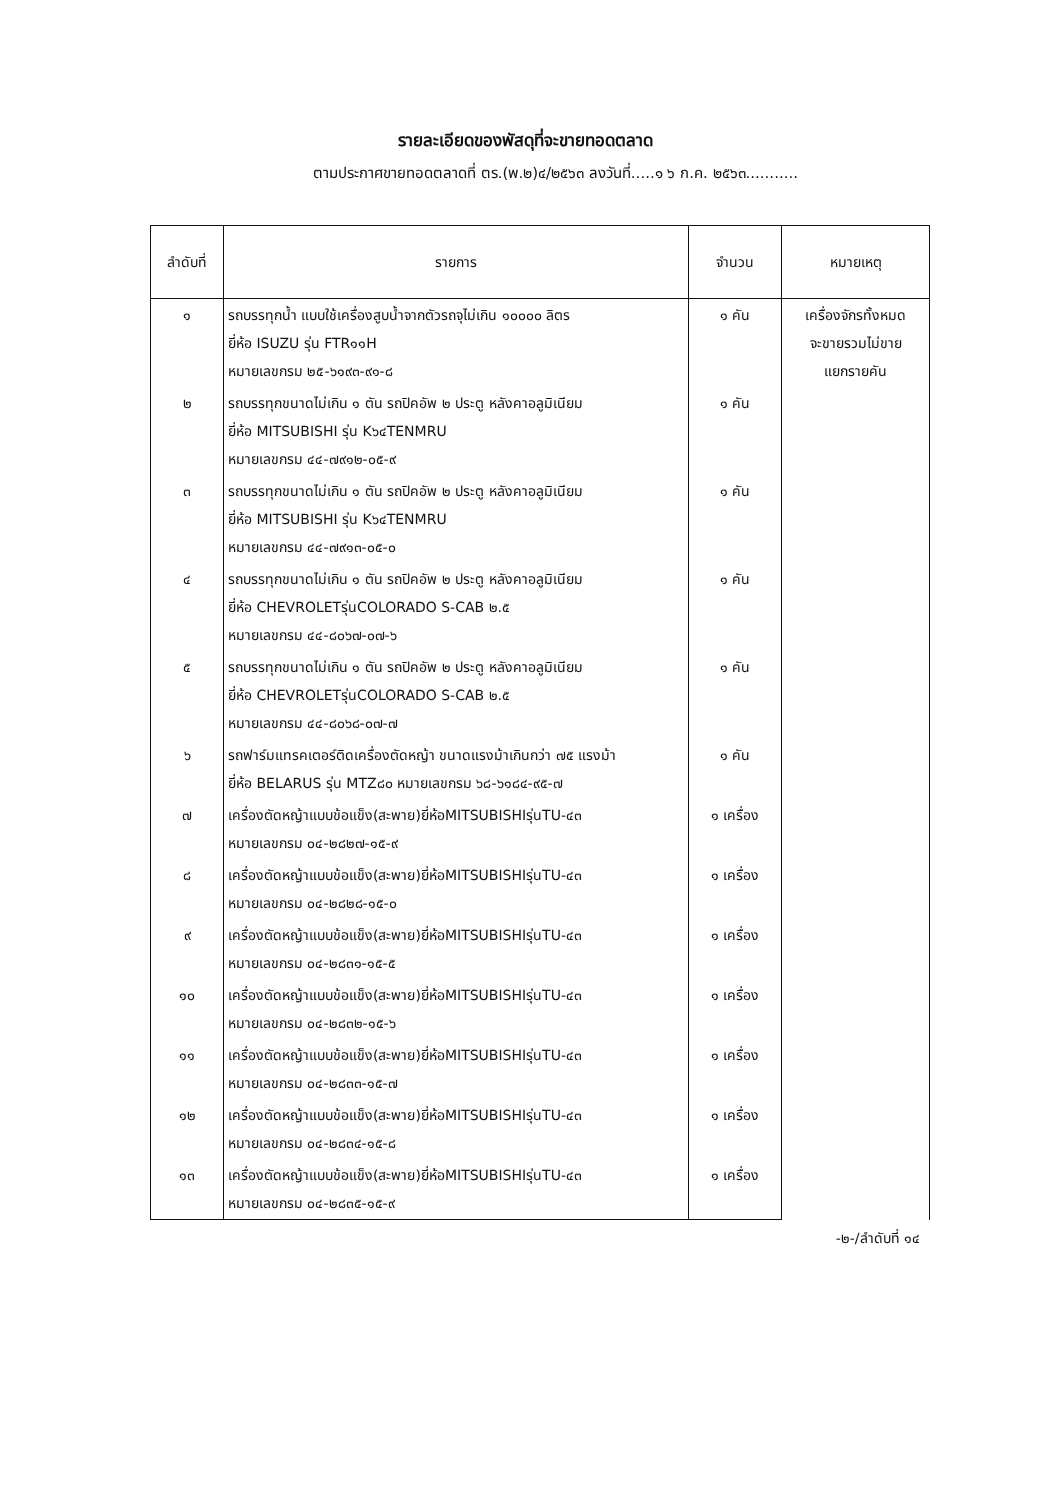รายละเอียดของพัสดุที่จะขายทอดตลาด
ตามประกาศขายทอดตลาดที่ ตร.(พ.๒)๔/๒๕๖๓ ลงวันที่.....๑ ๖ ก.ค. ๒๕๖๓...........
| ลำดับที่ | รายการ | จำนวน | หมายเหตุ |
| --- | --- | --- | --- |
| ๑ | รถบรรทุกน้ำ แบบใช้เครื่องสูบน้ำจากตัวรถจุไม่เกิน ๑๐๐๐๐ ลิตร ยี่ห้อ ISUZU รุ่น FTR๑๑H หมายเลขกรม ๒๕-๖๑๙๓-๙๑-๘ | ๑ คัน | เครื่องจักรทั้งหมด จะขายรวมไม่ขาย แยกรายคัน |
| ๒ | รถบรรทุกขนาดไม่เกิน ๑ ตัน รถปิคอัพ ๒ ประตู หลังคาอลูมิเนียม ยี่ห้อ MITSUBISHI รุ่น K๖๔TENMRU หมายเลขกรม ๔๔-๗๙๑๒-๐๕-๙ | ๑ คัน | |
| ๓ | รถบรรทุกขนาดไม่เกิน ๑ ตัน รถปิคอัพ ๒ ประตู หลังคาอลูมิเนียม ยี่ห้อ MITSUBISHI รุ่น K๖๔TENMRU หมายเลขกรม ๔๔-๗๙๑๓-๐๕-๐ | ๑ คัน | |
| ๔ | รถบรรทุกขนาดไม่เกิน ๑ ตัน รถปิคอัพ ๒ ประตู หลังคาอลูมิเนียม ยี่ห้อ CHEVROLETรุ่นCOLORADO S-CAB ๒.๕ หมายเลขกรม ๔๔-๘๐๖๗-๐๗-๖ | ๑ คัน | |
| ๕ | รถบรรทุกขนาดไม่เกิน ๑ ตัน รถปิคอัพ ๒ ประตู หลังคาอลูมิเนียม ยี่ห้อ CHEVROLETรุ่นCOLORADO S-CAB ๒.๕ หมายเลขกรม ๔๔-๘๐๖๘-๐๗-๗ | ๑ คัน | |
| ๖ | รถฟาร์มแทรคเตอร์ติดเครื่องตัดหญ้า ขนาดแรงม้าเกินกว่า ๗๕ แรงม้า ยี่ห้อ BELARUS รุ่น MTZ๘๐ หมายเลขกรม ๖๘-๖๑๘๔-๙๕-๗ | ๑ คัน | |
| ๗ | เครื่องตัดหญ้าแบบข้อแข็ง(สะพาย)ยี่ห้อMITSUBISHIรุ่นTU-๔๓ หมายเลขกรม ๐๔-๒๘๒๗-๑๕-๙ | ๑ เครื่อง | |
| ๘ | เครื่องตัดหญ้าแบบข้อแข็ง(สะพาย)ยี่ห้อMITSUBISHIรุ่นTU-๔๓ หมายเลขกรม ๐๔-๒๘๒๘-๑๕-๐ | ๑ เครื่อง | |
| ๙ | เครื่องตัดหญ้าแบบข้อแข็ง(สะพาย)ยี่ห้อMITSUBISHIรุ่นTU-๔๓ หมายเลขกรม ๐๔-๒๘๓๑-๑๕-๕ | ๑ เครื่อง | |
| ๑๐ | เครื่องตัดหญ้าแบบข้อแข็ง(สะพาย)ยี่ห้อMITSUBISHIรุ่นTU-๔๓ หมายเลขกรม ๐๔-๒๘๓๒-๑๕-๖ | ๑ เครื่อง | |
| ๑๑ | เครื่องตัดหญ้าแบบข้อแข็ง(สะพาย)ยี่ห้อMITSUBISHIรุ่นTU-๔๓ หมายเลขกรม ๐๔-๒๘๓๓-๑๕-๗ | ๑ เครื่อง | |
| ๑๒ | เครื่องตัดหญ้าแบบข้อแข็ง(สะพาย)ยี่ห้อMITSUBISHIรุ่นTU-๔๓ หมายเลขกรม ๐๔-๒๘๓๔-๑๕-๘ | ๑ เครื่อง | |
| ๑๓ | เครื่องตัดหญ้าแบบข้อแข็ง(สะพาย)ยี่ห้อMITSUBISHIรุ่นTU-๔๓ หมายเลขกรม ๐๔-๒๘๓๕-๑๕-๙ | ๑ เครื่อง | |
-๒-/ลำดับที่ ๑๔